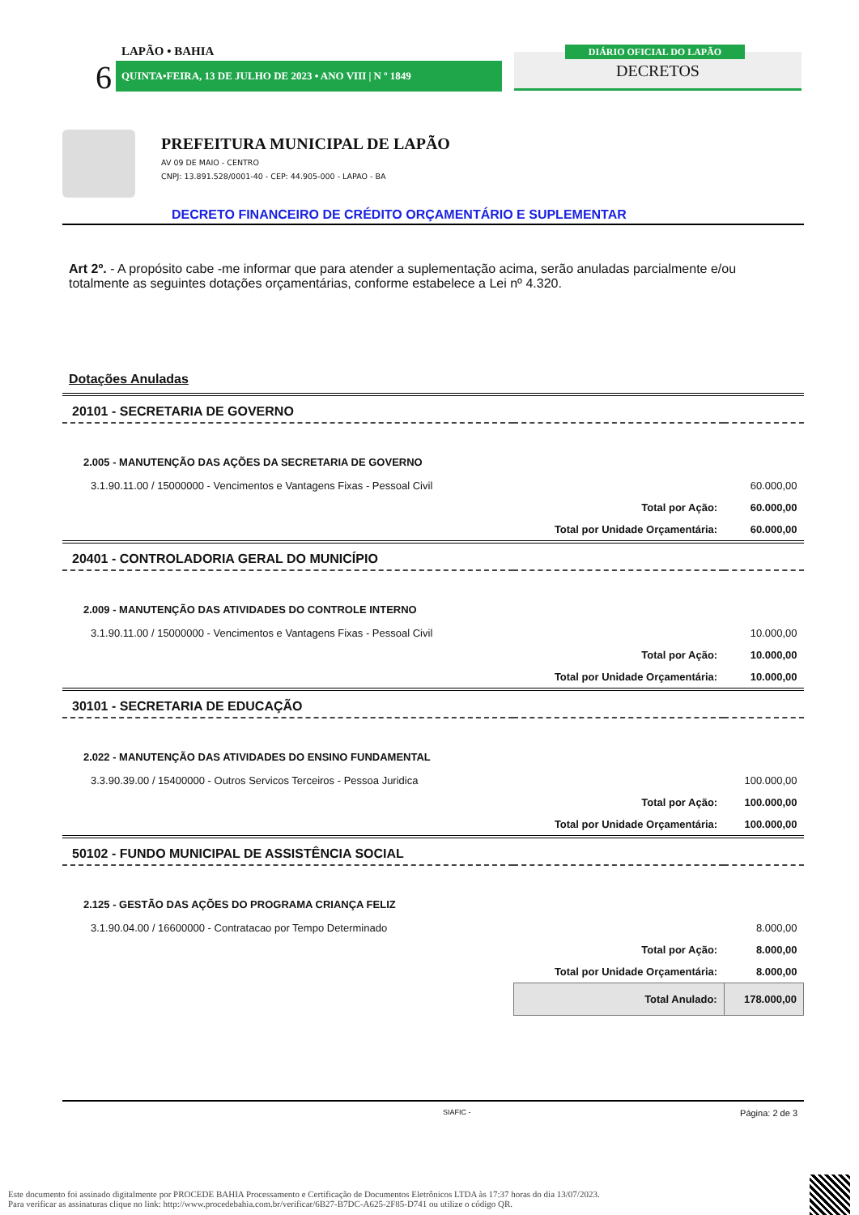LAPÃO • BAHIA
6 QUINTA•FEIRA, 13 DE JULHO DE 2023 • ANO VIII | N º 1849 DECRETOS
DIÁRIO OFICIAL DO LAPÃO
PREFEITURA MUNICIPAL DE LAPÃO
AV 09 DE MAIO - CENTRO
CNPJ: 13.891.528/0001-40 - CEP: 44.905-000 - LAPAO - BA
DECRETO FINANCEIRO DE CRÉDITO ORÇAMENTÁRIO E SUPLEMENTAR
Art 2º. - A propósito cabe -me informar que para atender a suplementação acima, serão anuladas parcialmente e/ou totalmente as seguintes dotações orçamentárias, conforme estabelece a Lei nº 4.320.
Dotações Anuladas
| 20101 - SECRETARIA DE GOVERNO | | |
| 2.005 - MANUTENÇÃO DAS AÇÕES DA SECRETARIA DE GOVERNO | | |
| 3.1.90.11.00 / 15000000 - Vencimentos e Vantagens Fixas - Pessoal Civil | | 60.000,00 |
| | Total por Ação: | 60.000,00 |
| | Total por Unidade Orçamentária: | 60.000,00 |
| 20401 - CONTROLADORIA GERAL DO MUNICÍPIO | | |
| 2.009 - MANUTENÇÃO DAS ATIVIDADES DO CONTROLE INTERNO | | |
| 3.1.90.11.00 / 15000000 - Vencimentos e Vantagens Fixas - Pessoal Civil | | 10.000,00 |
| | Total por Ação: | 10.000,00 |
| | Total por Unidade Orçamentária: | 10.000,00 |
| 30101 - SECRETARIA DE EDUCAÇÃO | | |
| 2.022 - MANUTENÇÃO DAS ATIVIDADES DO ENSINO FUNDAMENTAL | | |
| 3.3.90.39.00 / 15400000 - Outros Servicos Terceiros - Pessoa Juridica | | 100.000,00 |
| | Total por Ação: | 100.000,00 |
| | Total por Unidade Orçamentária: | 100.000,00 |
| 50102 - FUNDO MUNICIPAL DE ASSISTÊNCIA SOCIAL | | |
| 2.125 - GESTÃO DAS AÇÕES DO PROGRAMA CRIANÇA FELIZ | | |
| 3.1.90.04.00 / 16600000 - Contratacao por Tempo Determinado | | 8.000,00 |
| | Total por Ação: | 8.000,00 |
| | Total por Unidade Orçamentária: | 8.000,00 |
| | Total Anulado: | 178.000,00 |
SIAFIC - Página: 2 de 3
Este documento foi assinado digitalmente por PROCEDE BAHIA Processamento e Certificação de Documentos Eletrônicos LTDA às 17:37 horas do dia 13/07/2023.
Para verificar as assinaturas clique no link: http://www.procedebahia.com.br/verificar/6B27-B7DC-A625-2F85-D741 ou utilize o código QR.